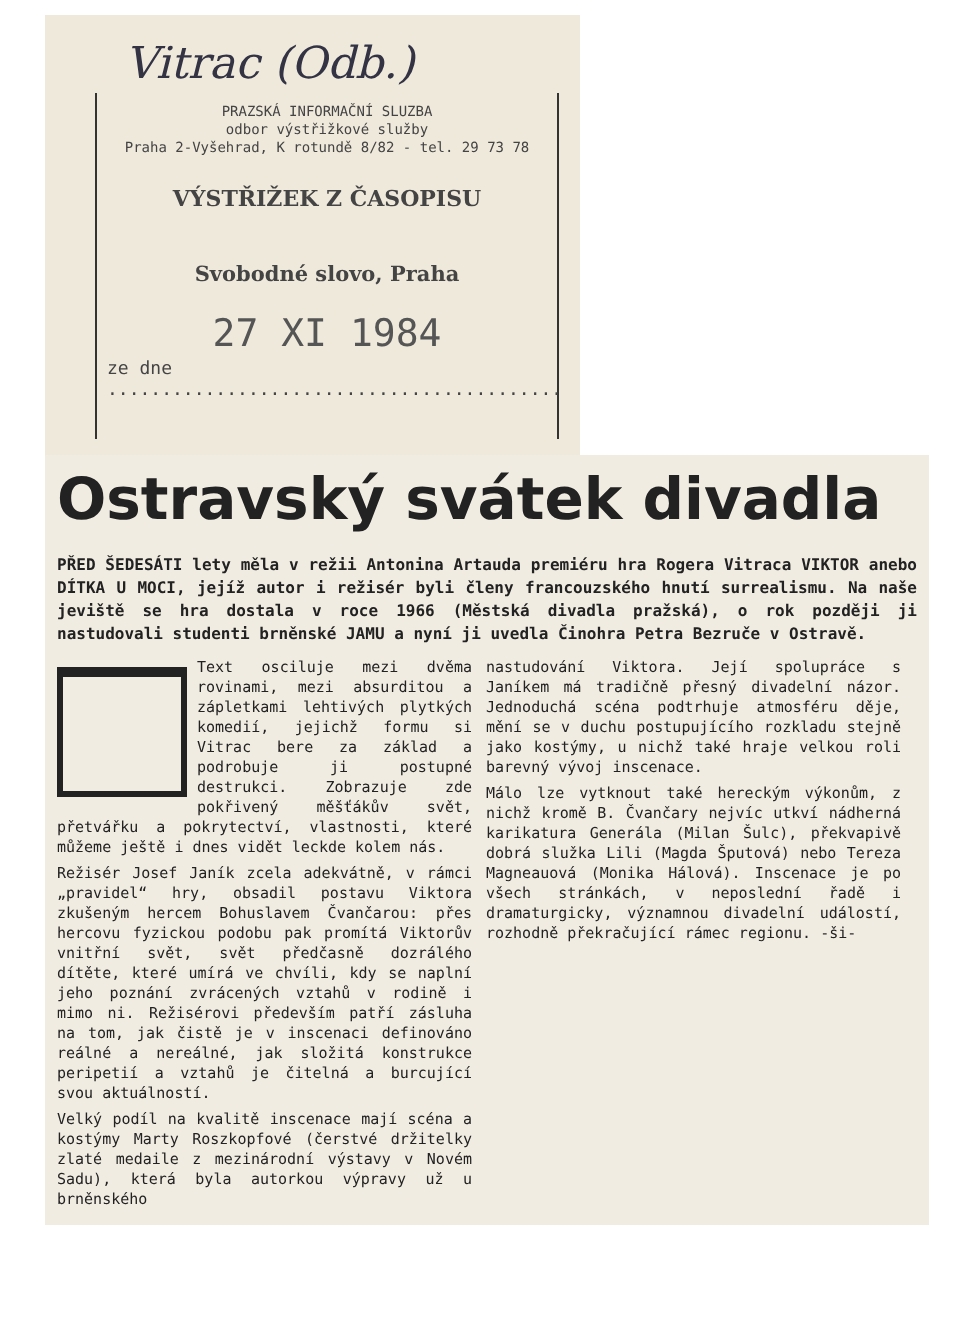Vitrac (Odb.)
PRAZSKÁ INFORMAČNÍ SLUZBA
odbor výstřižkové služby
Praha 2-Vyšehrad, K rotundě 8/82 - tel. 29 73 78
VÝSTŘIŽEK Z ČASOPISU
Svobodné slovo, Praha
27 XI 1984
ze dne ..........................................
Ostravský svátek divadla
PŘED ŠEDESÁTI lety měla v režii Antonina Artauda premiéru hra Rogera Vitraca VIKTOR anebo DÍTKA U MOCI, jejíž autor i režisér byli členy francouzského hnutí surrealismu. Na naše jeviště se hra dostala v roce 1966 (Městská divadla pražská), o rok později ji nastudovali studenti brněnské JAMU a nyní ji uvedla Činohra Petra Bezruče v Ostravě.
Text osciluje mezi dvěma rovinami, mezi absurditou a zápletkami lehtivých plytkých komedií, jejichž formu si Vitrac bere za základ a podrobuje ji postupné destrukci. Zobrazuje zde pokřivený měšťákův svět, přetvářku a pokrytectví, vlastnosti, které můžeme ještě i dnes vidět leckde kolem nás.
Režisér Josef Janík zcela adekvátně, v rámci „pravidel“ hry, obsadil postavu Viktora zkušeným hercem Bohuslavem Čvančarou: přes hercovu fyzickou podobu pak promítá Viktorův vnitřní svět, svět předčasně dozrálého dítěte, které umírá ve chvíli, kdy se naplní jeho poznání zvrácených vztahů v rodině i mimo ni. Režisérovi především patří zásluha na tom, jak čistě je v inscenaci definováno reálné a nereálné, jak složitá konstrukce peripetií a vztahů je čitelná a burcující svou aktuálností.
Velký podíl na kvalitě inscenace mají scéna a kostýmy Marty Roszkopfové (čerstvé držitelky zlaté medaile z mezinárodní výstavy v Novém Sadu), která byla autorkou výpravy už u brněnského
nastudování Viktora. Její spolupráce s Janíkem má tradičně přesný divadelní názor. Jednoduchá scéna podtrhuje atmosféru děje, mění se v duchu postupujícího rozkladu stejně jako kostýmy, u nichž také hraje velkou roli barevný vývoj inscenace.
Málo lze vytknout také hereckým výkonům, z nichž kromě B. Čvančary nejvíc utkví nádherná karikatura Generála (Milan Šulc), překvapivě dobrá služka Lili (Magda Šputová) nebo Tereza Magneauová (Monika Hálová). Inscenace je po všech stránkách, v neposlední řadě i dramaturgicky, významnou divadelní událostí, rozhodně překračující rámec regionu. -ši-